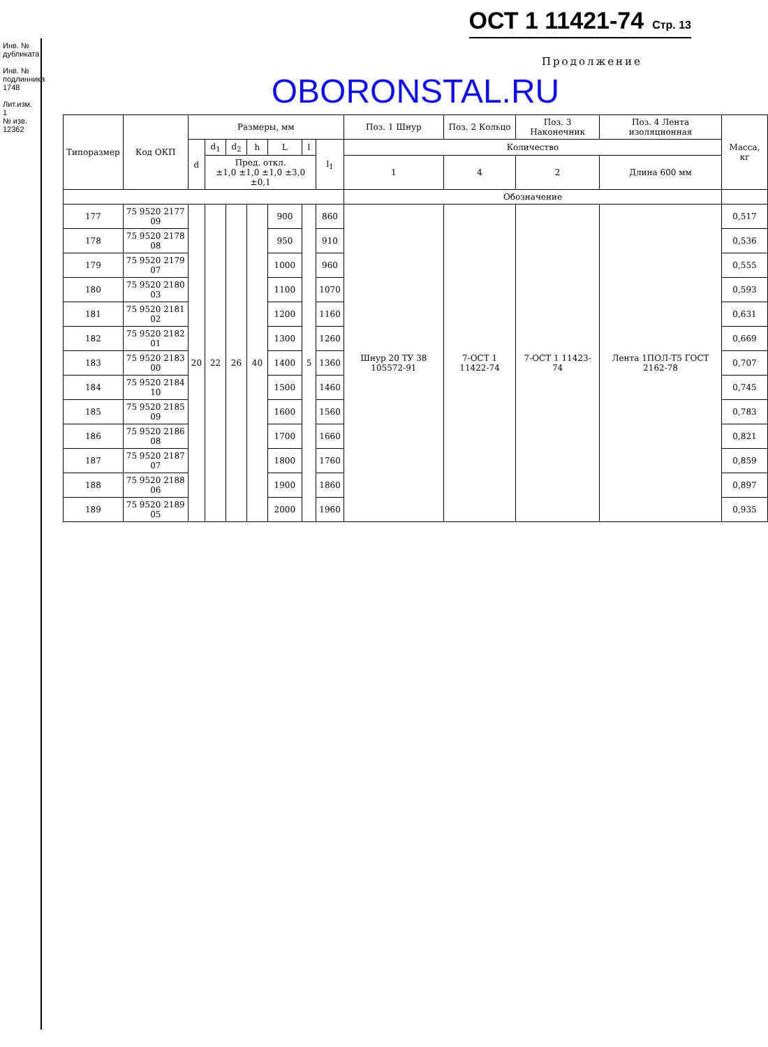ОСТ 1 11421-74 Стр. 13
Инв. № дубликата
Инв. № подлинника
1748
Лит.изм. 1
№ изв. 12362
Продолжение
OBORONSTAL.RU
| Типоразмер | Код ОКП | Размеры, мм | | | | | | | Поз. 1 Шнур | Поз. 2 Кольцо | Поз. 3 Наконечник | Поз. 4 Лента изоляционная | Масса, кг |
| --- | --- | --- | --- | --- | --- | --- | --- | --- | --- | --- | --- | --- | --- |
| | | d | d<sub>1</sub> | d<sub>2</sub> | h | L | l | l<sub>1</sub> | Количество | | | | |
| | | | Пред. откл. ±1,0 ±1,0 ±1,0 ±3,0 ±0,1 | | | | | | 1 | 4 | 2 | Длина 600 мм | |
| | | | | | | | | | Обозначение | | | | |
| 177 | 75 9520 2177 09 | 20 | 22 | 26 | 40 | 900 | 5 | 860 | Шнур 20 ТУ 38 105572-91 | 7-ОСТ 1 11422-74 | 7-ОСТ 1 11423-74 | Лента 1ПОЛ-Т5 ГОСТ 2162-78 | 0,517 |
| 178 | 75 9520 2178 08 | | | | | 950 | | 910 | | | | | 0,536 |
| 179 | 75 9520 2179 07 | | | | | 1000 | | 960 | | | | | 0,555 |
| 180 | 75 9520 2180 03 | | | | | 1100 | | 1070 | | | | | 0,593 |
| 181 | 75 9520 2181 02 | | | | | 1200 | | 1160 | | | | | 0,631 |
| 182 | 75 9520 2182 01 | | | | | 1300 | | 1260 | | | | | 0,669 |
| 183 | 75 9520 2183 00 | | | | | 1400 | | 1360 | | | | | 0,707 |
| 184 | 75 9520 2184 10 | | | | | 1500 | | 1460 | | | | | 0,745 |
| 185 | 75 9520 2185 09 | | | | | 1600 | | 1560 | | | | | 0,783 |
| 186 | 75 9520 2186 08 | | | | | 1700 | | 1660 | | | | | 0,821 |
| 187 | 75 9520 2187 07 | | | | | 1800 | | 1760 | | | | | 0,859 |
| 188 | 75 9520 2188 06 | | | | | 1900 | | 1860 | | | | | 0,897 |
| 189 | 75 9520 2189 05 | | | | | 2000 | | 1960 | | | | | 0,935 |